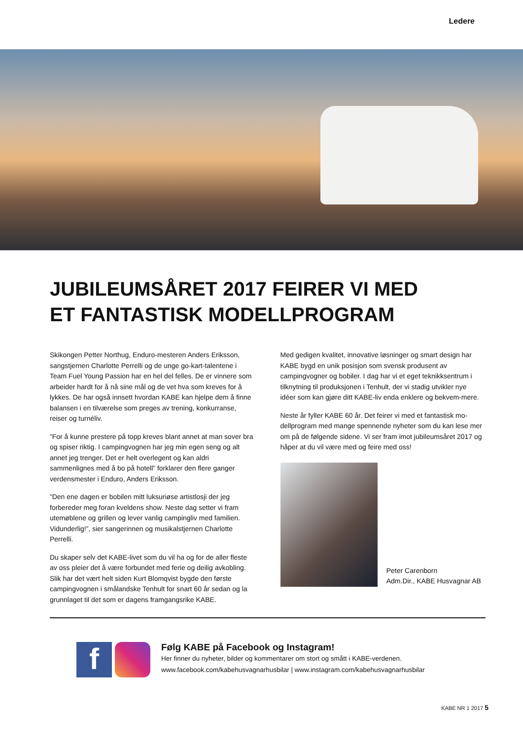Ledere
JUBILEUMSÅRET 2017 FEIRER VI MED
ET FANTASTISK MODELLPROGRAM
Skikongen Petter Northug, Enduro-mesteren Anders Eriksson, sangstjernen Charlotte Perrelli og de unge go-kart-talentene i Team Fuel Young Passion har en hel del felles. De er vinnere som arbeider hardt for å nå sine mål og de vet hva som kreves for å lykkes. De har også innsett hvordan KABE kan hjelpe dem å finne balansen i en tilværelse som preges av trening, konkurranse, reiser og turnéliv.
”For å kunne prestere på topp kreves blant annet at man sover bra og spiser riktig. I campingvognen har jeg min egen seng og alt annet jeg trenger. Det er helt overlegent og kan aldri sammenlignes med å bo på hotell” forklarer den flere ganger verdensmester i Enduro, Anders Eriksson.
”Den ene dagen er bobilen mitt luksuriøse artistlosji der jeg forbereder meg foran kveldens show. Neste dag setter vi fram utemøblene og grillen og lever vanlig campingliv med familien. Vidunderlig!”, sier sangerinnen og musikalstjernen Charlotte Perrelli.
Du skaper selv det KABE-livet som du vil ha og for de aller fleste av oss pleier det å være forbundet med ferie og deilig avkobling. Slik har det vært helt siden Kurt Blomqvist bygde den første campingvognen i smålandske Tenhult for snart 60 år sedan og la grunnlaget til det som er dagens framgangsrike KABE.
Med gedigen kvalitet, innovative løsninger og smart design har KABE bygd en unik posisjon som svensk produsent av campingvogner og bobiler. I dag har vi et eget teknikksentrum i tilknytning til produksjonen i Tenhult, der vi stadig utvikler nye idéer som kan gjøre ditt KABE-liv enda enklere og bekvem-mere.
Neste år fyller KABE 60 år. Det feirer vi med et fantastisk mo-dellprogram med mange spennende nyheter som du kan lese mer om på de følgende sidene. Vi ser fram imot jubileumsåret 2017 og håper at du vil være med og feire med oss!
Peter Carenborn
Adm.Dir., KABE Husvagnar AB
f
Følg KABE på Facebook og Instagram!
Her finner du nyheter, bilder og kommentarer om stort og smått i KABE-verdenen.
www.facebook.com/kabehusvagnarhusbilar | www.instagram.com/kabehusvagnarhusbilar
KABE NR 1 2017 5